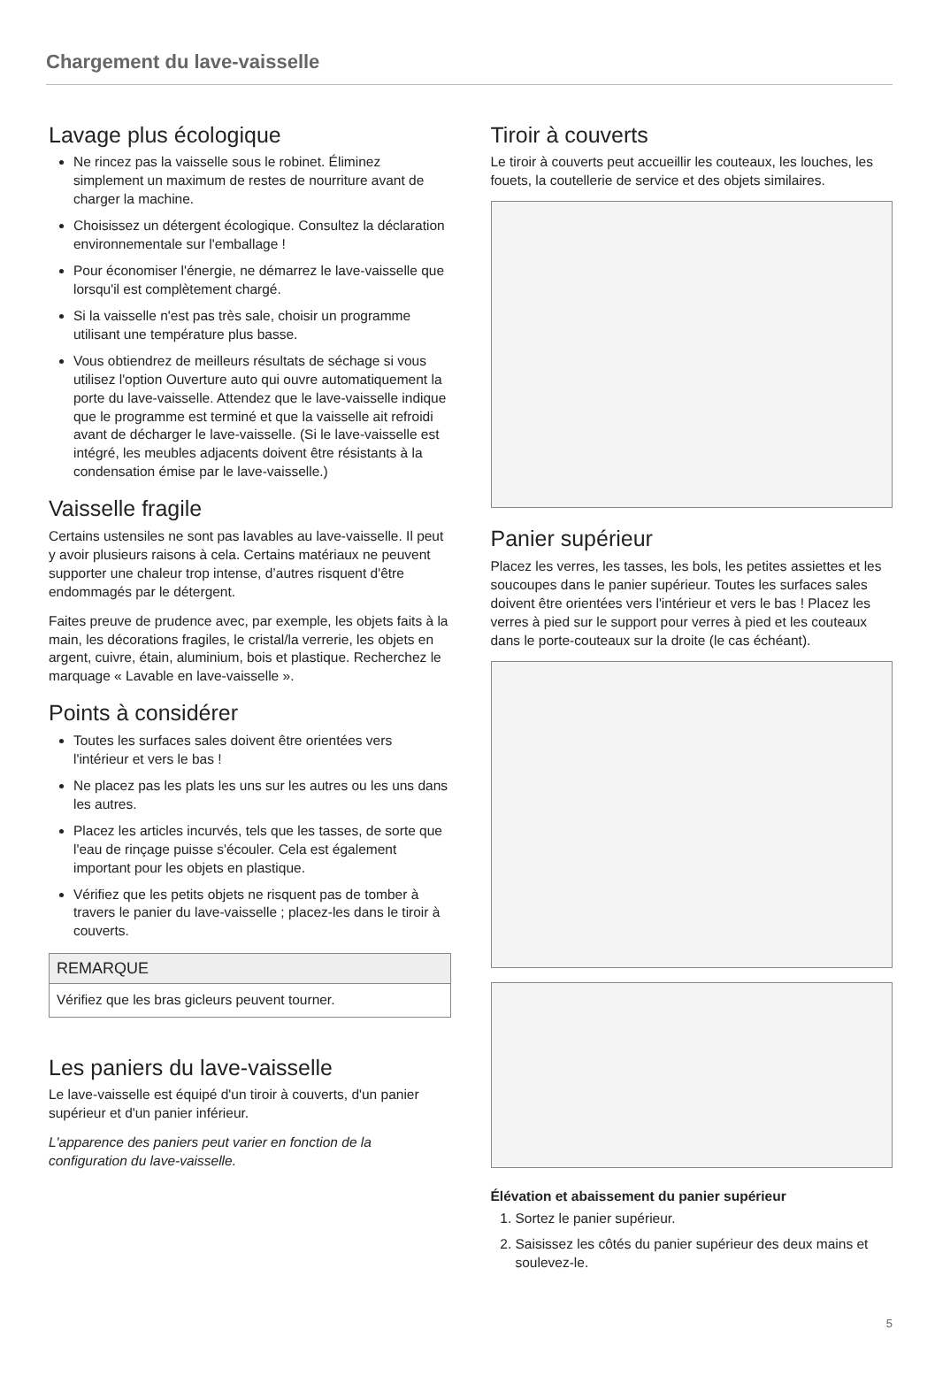Chargement du lave-vaisselle
Lavage plus écologique
Ne rincez pas la vaisselle sous le robinet. Éliminez simplement un maximum de restes de nourriture avant de charger la machine.
Choisissez un détergent écologique. Consultez la déclaration environnementale sur l'emballage !
Pour économiser l'énergie, ne démarrez le lave-vaisselle que lorsqu'il est complètement chargé.
Si la vaisselle n'est pas très sale, choisir un programme utilisant une température plus basse.
Vous obtiendrez de meilleurs résultats de séchage si vous utilisez l'option Ouverture auto qui ouvre automatiquement la porte du lave-vaisselle. Attendez que le lave-vaisselle indique que le programme est terminé et que la vaisselle ait refroidi avant de décharger le lave-vaisselle. (Si le lave-vaisselle est intégré, les meubles adjacents doivent être résistants à la condensation émise par le lave-vaisselle.)
Vaisselle fragile
Certains ustensiles ne sont pas lavables au lave-vaisselle. Il peut y avoir plusieurs raisons à cela. Certains matériaux ne peuvent supporter une chaleur trop intense, d’autres risquent d'être endommagés par le détergent.
Faites preuve de prudence avec, par exemple, les objets faits à la main, les décorations fragiles, le cristal/la verrerie, les objets en argent, cuivre, étain, aluminium, bois et plastique. Recherchez le marquage « Lavable en lave-vaisselle ».
Points à considérer
Toutes les surfaces sales doivent être orientées vers l'intérieur et vers le bas !
Ne placez pas les plats les uns sur les autres ou les uns dans les autres.
Placez les articles incurvés, tels que les tasses, de sorte que l'eau de rinçage puisse s'écouler. Cela est également important pour les objets en plastique.
Vérifiez que les petits objets ne risquent pas de tomber à travers le panier du lave-vaisselle ; placez-les dans le tiroir à couverts.
REMARQUE
Vérifiez que les bras gicleurs peuvent tourner.
Les paniers du lave-vaisselle
Le lave-vaisselle est équipé d'un tiroir à couverts, d'un panier supérieur et d'un panier inférieur.
L'apparence des paniers peut varier en fonction de la configuration du lave-vaisselle.
Tiroir à couverts
Le tiroir à couverts peut accueillir les couteaux, les louches, les fouets, la coutellerie de service et des objets similaires.
Panier supérieur
Placez les verres, les tasses, les bols, les petites assiettes et les soucoupes dans le panier supérieur. Toutes les surfaces sales doivent être orientées vers l'intérieur et vers le bas ! Placez les verres à pied sur le support pour verres à pied et les couteaux dans le porte-couteaux sur la droite (le cas échéant).
Élévation et abaissement du panier supérieur
1. Sortez le panier supérieur.
2. Saisissez les côtés du panier supérieur des deux mains et soulevez-le.
5